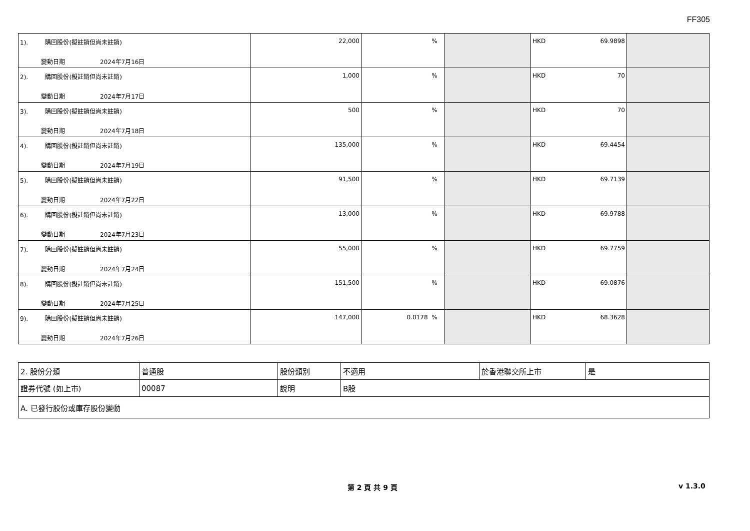FF305
| 1). 購回股份(擬註銷但尚未註銷) 變動日期 2024年7月16日 | 22,000 | % | | HKD 69.9898 | |
| 2). 購回股份(擬註銷但尚未註銷) 變動日期 2024年7月17日 | 1,000 | % | | HKD 70 | |
| 3). 購回股份(擬註銷但尚未註銷) 變動日期 2024年7月18日 | 500 | % | | HKD 70 | |
| 4). 購回股份(擬註銷但尚未註銷) 變動日期 2024年7月19日 | 135,000 | % | | HKD 69.4454 | |
| 5). 購回股份(擬註銷但尚未註銷) 變動日期 2024年7月22日 | 91,500 | % | | HKD 69.7139 | |
| 6). 購回股份(擬註銷但尚未註銷) 變動日期 2024年7月23日 | 13,000 | % | | HKD 69.9788 | |
| 7). 購回股份(擬註銷但尚未註銷) 變動日期 2024年7月24日 | 55,000 | % | | HKD 69.7759 | |
| 8). 購回股份(擬註銷但尚未註銷) 變動日期 2024年7月25日 | 151,500 | % | | HKD 69.0876 | |
| 9). 購回股份(擬註銷但尚未註銷) 變動日期 2024年7月26日 | 147,000 | 0.0178 % | | HKD 68.3628 | |
| 2. 股份分類 | 普通股 | 股份類別 | 不適用 | 於香港聯交所上市 | 是 |
| 證券代號 (如上市) | 00087 | 說明 | B股 | | |
| A. 已發行股份或庫存股份變動 | | | | | |
第 2 頁 共 9 頁 v 1.3.0